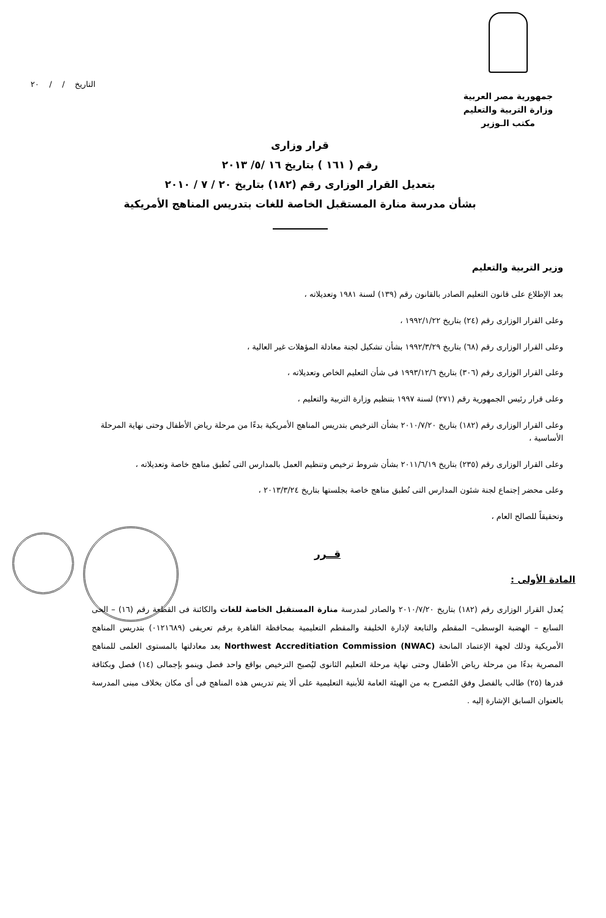جمهورية مصر العربية
وزارة التربية والتعليم
مكتب الـوزير
التاريخ / / ٢٠
قرار وزارى
رقم ( ١٦١ ) بتاريخ ١٦ /٥/ ٢٠١٣
بتعديل القرار الوزارى رقم (١٨٢) بتاريخ ٢٠ / ٧ / ٢٠١٠
بشأن مدرسة منارة المستقبل الخاصة للغات بتدريس المناهج الأمريكية
وزير التربية والتعليم
بعد الإطلاع على قانون التعليم الصادر بالقانون رقم (١٣٩) لسنة ١٩٨١ وتعديلاته ،
وعلى القرار الوزارى رقم (٢٤) بتاريخ ١٩٩٢/١/٢٢ ،
وعلى القرار الوزارى رقم (٦٨) بتاريخ ١٩٩٢/٣/٢٩ بشأن تشكيل لجنة معادلة المؤهلات غير العالية ،
وعلى القرار الوزارى رقم (٣٠٦) بتاريخ ١٩٩٣/١٢/٦ فى شأن التعليم الخاص وتعديلاته ،
وعلى قرار رئيس الجمهورية رقم (٢٧١) لسنة ١٩٩٧ بتنظيم وزارة التربية والتعليم ،
وعلى القرار الوزارى رقم (١٨٢) بتاريخ ٢٠١٠/٧/٢٠ بشأن الترخيص بتدريس المناهج الأمريكية بدءًا من مرحلة رياض الأطفال وحتى نهاية المرحلة الأساسية ،
وعلى القرار الوزارى رقم (٢٣٥) بتاريخ ٢٠١١/٦/١٩ بشأن شروط ترخيص وتنظيم العمل بالمدارس التى تُطبق مناهج خاصة وتعديلاته ،
وعلى محضر إجتماع لجنة شئون المدارس التى تُطبق مناهج خاصة بجلستها بتاريخ ٢٠١٣/٣/٢٤ ،
وتحقيقاً للصالح العام ،
قــرر
المادة الأولى :
يُعدل القرار الوزارى رقم (١٨٢) بتاريخ ٢٠١٠/٧/٢٠ والصادر لمدرسة منارة المستقبل الخاصة للغات والكائنة فى القطعة رقم (١٦) – الحى السابع – الهضبة الوسطى– المقطم والتابعة لإدارة الخليفة والمقطم التعليمية بمحافظة القاهرة برقم تعريفى (٠١٢١٦٨٩) بتدريس المناهج الأمريكية وذلك لجهة الإعتماد المانحة (NWAC) Northwest Accreditiation Commission بعد معادلتها بالمستوى العلمى للمناهج المصرية بدءًا من مرحلة رياض الأطفال وحتى نهاية مرحلة التعليم الثانوى ليُصبح الترخيص بواقع واحد فصل وينمو بإجمالى (١٤) فصل وبكثافة قدرها (٢٥) طالب بالفصل وفق المُصرح به من الهيئة العامة للأبنية التعليمية على ألا يتم تدريس هذه المناهج فى أى مكان بخلاف مبنى المدرسة بالعنوان السابق الإشارة إليه .